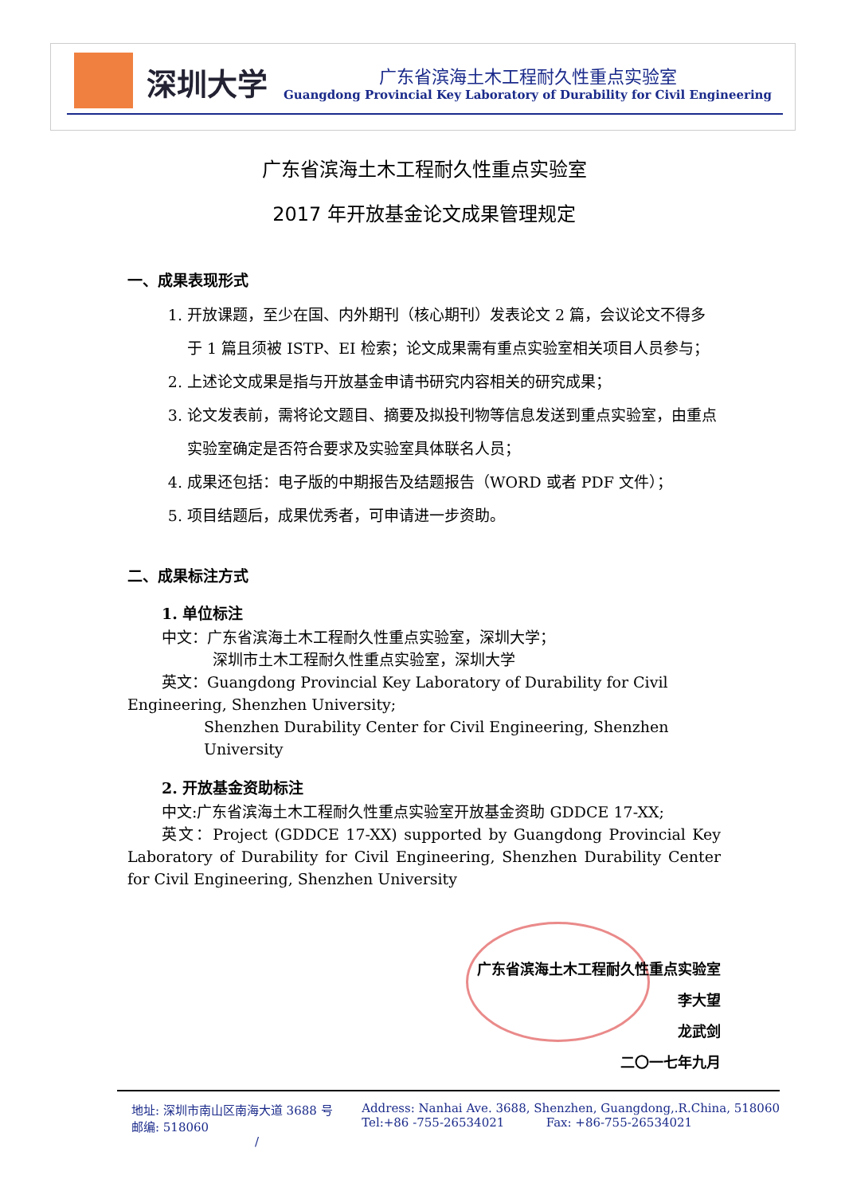深圳大学
广东省滨海土木工程耐久性重点实验室
Guangdong Provincial Key Laboratory of Durability for Civil Engineering
广东省滨海土木工程耐久性重点实验室
2017 年开放基金论文成果管理规定
一、成果表现形式
1. 开放课题，至少在国、内外期刊（核心期刊）发表论文 2 篇，会议论文不得多于 1 篇且须被 ISTP、EI 检索；论文成果需有重点实验室相关项目人员参与；
2. 上述论文成果是指与开放基金申请书研究内容相关的研究成果；
3. 论文发表前，需将论文题目、摘要及拟投刊物等信息发送到重点实验室，由重点实验室确定是否符合要求及实验室具体联名人员；
4. 成果还包括：电子版的中期报告及结题报告（WORD 或者 PDF 文件）；
5. 项目结题后，成果优秀者，可申请进一步资助。
二、成果标注方式
1. 单位标注
中文：广东省滨海土木工程耐久性重点实验室，深圳大学；
深圳市土木工程耐久性重点实验室，深圳大学
英文：Guangdong Provincial Key Laboratory of Durability for Civil Engineering, Shenzhen University;
Shenzhen Durability Center for Civil Engineering, Shenzhen University
2. 开放基金资助标注
中文:广东省滨海土木工程耐久性重点实验室开放基金资助 GDDCE 17-XX;
英文：Project (GDDCE 17-XX) supported by Guangdong Provincial Key Laboratory of Durability for Civil Engineering, Shenzhen Durability Center for Civil Engineering, Shenzhen University
广东省滨海土木工程耐久性重点实验室
李大望
龙武剑
二〇一七年九月
地址: 深圳市南山区南海大道 3688 号
邮编: 518060
/
Address: Nanhai Ave. 3688, Shenzhen, Guangdong,.R.China, 518060
Tel:+86 -755-26534021 Fax: +86-755-26534021